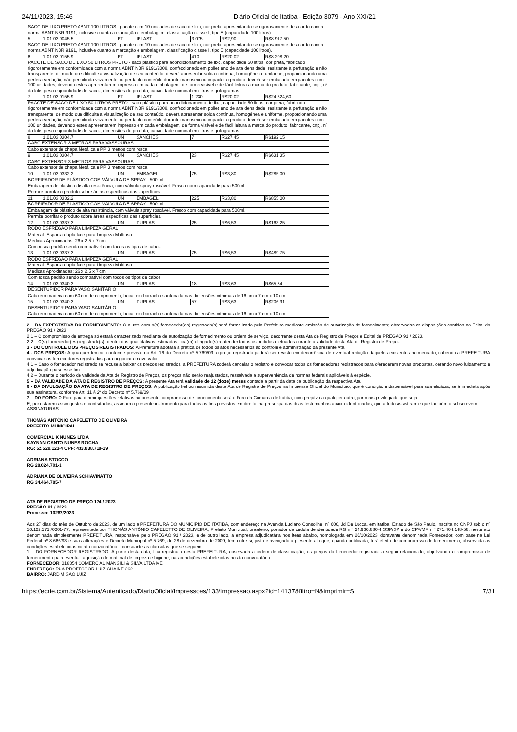24/11/2023, 15:46 Diário Oficial de Itatiba - Edição 3079 - Ano XXI/21
| SACO DE LIXO PRETO ABNT 100 LITROS - pacote com 10 unidades de saco de lixo, cor preto, apresentando-se rigorosamente de acordo com a norma ABNT NBR 9191, inclusive quanto a marcação e embalagem. classificação classe I, tipo E (capacidade 100 litros). | | | | | | |
| 5 | 1.01.03.0045.5 | PT | IPLAST | 3.075 | R$2,90 | R$8.917,50 |
| SACO DE LIXO PRETO ABNT 100 LITROS - pacote com 10 unidades de saco de lixo, cor preto, apresentando-se rigorosamente de acordo com a norma ABNT NBR 9191, inclusive quanto a marcação e embalagem. classificação classe I, tipo E (capacidade 100 litros). | | | | | | |
| 6 | 1.01.03.0155.9 | PT | IPLAST | 410 | R$20,02 | R$8.208,20 |
| PACOTE DE SACO DE LIXO 50 LITROS PRETO - saco plástico para acondicionamento de lixo, capacidade 50 litros, cor preta, fabricado rigorosamente em conformidade com a norma ABNT NBR 9191/2008, confeccionado em polietileno de alta densidade, resistente à perfuração e não transparente, de modo que dificulte a visualização de seu conteúdo. deverá apresentar solda contínua, homogênea e uniforme, proporcionando uma perfeita vedação, não permitindo vazamento ou perda do conteúdo durante manuseio ou impacto. o produto deverá ser embalado em pacotes com 100 unidades, devendo estes apresentarem impresso em cada embalagem, de forma visível e de fácil leitura a marca do produto, fabricante, cnpj, nº do lote, peso e quantidade de sacos, dimensões do produto, capacidade nominal em litros e quilogramas. | | | | | | |
| 7 | 1.01.03.0155.9 | PT | IPLAST | 1.230 | R$20,02 | R$24.624,60 |
| PACOTE DE SACO DE LIXO 50 LITROS PRETO - saco plástico para acondicionamento de lixo, capacidade 50 litros, cor preta, fabricado rigorosamente em conformidade com a norma ABNT NBR 9191/2008, confeccionado em polietileno de alta densidade, resistente à perfuração e não transparente, de modo que dificulte a visualização de seu conteúdo. deverá apresentar solda contínua, homogênea e uniforme, proporcionando uma perfeita vedação, não permitindo vazamento ou perda do conteúdo durante manuseio ou impacto. o produto deverá ser embalado em pacotes com 100 unidades, devendo estes apresentarem impresso em cada embalagem, de forma visível e de fácil leitura a marca do produto, fabricante, cnpj, nº do lote, peso e quantidade de sacos, dimensões do produto, capacidade nominal em litros e quilogramas. | | | | | | |
| 8 | 1.01.03.0304.7 | UN | SANCHES | 7 | R$27,45 | R$192,15 |
| CABO EXTENSOR 3 METROS PARA VASSOURAS | | | | | | |
| Cabo extensor de chapa Metálica e PP 3 metros com rosca | | | | | | |
| 9 | 1.01.03.0304.7 | UN | SANCHES | 23 | R$27,45 | R$631,35 |
| CABO EXTENSOR 3 METROS PARA VASSOURAS | | | | | | |
| Cabo extensor de chapa Metálica e PP 3 metros com rosca | | | | | | |
| 10 | 1.01.03.0332.2 | UN | EMBAGEL | 75 | R$3,80 | R$285,00 |
| BORRIFADOR DE PLÁSTICO COM VÁLVULA DE SPRAY - 500 ml | | | | | | |
| Embalagem de plástico de alta resistência, com válvula spray roscável. Frasco com capacidade para 500ml. | | | | | | |
| Permite borrifar o produto sobre áreas específicas das superfícies. | | | | | | |
| 11 | 1.01.03.0332.2 | UN | EMBAGEL | 225 | R$3,80 | R$855,00 |
| BORRIFADOR DE PLÁSTICO COM VÁLVULA DE SPRAY - 500 ml | | | | | | |
| Embalagem de plástico de alta resistência, com válvula spray roscável. Frasco com capacidade para 500ml. | | | | | | |
| Permite borrifar o produto sobre áreas específicas das superfícies. | | | | | | |
| 12 | 1.01.03.0337.3 | UN | DUPLAS | 25 | R$6,53 | R$163,25 |
| RODO ESFREGÃO PARA LIMPEZA GERAL | | | | | | |
| Material: Esponja dupla face para Limpeza Multiuso | | | | | | |
| Medidas Aproximadas: 26 x 2,5 x 7 cm | | | | | | |
| Com rosca padrão sendo compatível com todos os tipos de cabos. | | | | | | |
| 13 | 1.01.03.0337.3 | UN | DUPLAS | 75 | R$6,53 | R$489,75 |
| RODO ESFREGÃO PARA LIMPEZA GERAL | | | | | | |
| Material: Esponja dupla face para Limpeza Multiuso | | | | | | |
| Medidas Aproximadas: 26 x 2,5 x 7 cm | | | | | | |
| Com rosca padrão sendo compatível com todos os tipos de cabos. | | | | | | |
| 14 | 1.01.03.0340.3 | UN | DUPLAS | 18 | R$3,63 | R$65,34 |
| DESENTUPIDOR PARA VASO SANITÁRIO | | | | | | |
| Cabo em madeira com 60 cm de comprimento, bocal em borracha sanfonada nas dimensões mínimas de 16 cm x 7 cm x 10 cm. | | | | | | |
| 15 | 1.01.03.0340.3 | UN | DUPLAS | 57 | R$3,63 | R$206,91 |
| DESENTUPIDOR PARA VASO SANITÁRIO | | | | | | |
| Cabo em madeira com 60 cm de comprimento, bocal em borracha sanfonada nas dimensões mínimas de 16 cm x 7 cm x 10 cm. | | | | | | |
2 – DA EXPECTATIVA DO FORNECIMENTO: O ajuste com o(s) fornecedor(es) registrado(s) será formalizado pela Prefeitura mediante emissão de autorização de fornecimento; observadas as disposições contidas no Edital do PREGÃO 91 / 2023.
2.1 – O compromisso de entrega só estará caracterizado mediante de autorização de fornecimento ou ordem de serviço, decorrente desta Ata de Registro de Preços e Edital de PREGÃO 91 / 2023.
2.2 – O(s) fornecedor(es) registrado(s), dentro dos quantitativos estimados, fica(m) obrigado(s) a atender todos os pedidos efetuados durante a validade desta Ata de Registro de Preços.
3 - DO CONTROLE DOS PREÇOS REGISTRADOS: A Prefeitura adotará a prática de todos os atos necessários ao controle e administração da presente Ata.
4 - DOS PREÇOS: A qualquer tempo, conforme previsto no Art. 16 do Decreto nº 5.769/09, o preço registrado poderá ser revisto em decorrência de eventual redução daqueles existentes no mercado, cabendo a PREFEITURA convocar os fornecedores registrados para negociar o novo valor.
4.1 – Caso o fornecedor registrado se recuse a baixar os preços registrados, a PREFEITURA poderá cancelar o registro e convocar todos os fornecedores registrados para oferecerem novas propostas, gerando novo julgamento e adjudicação para esse fim.
4.2 – Durante o período de validade da Ata de Registro de Preços, os preços não serão reajustados, ressalvada a superveniência de normas federais aplicáveis à espécie.
5 – DA VALIDADE DA ATA DE REGISTRO DE PREÇOS: A presente Ata terá validade de 12 (doze) meses contada a partir da data da publicação da respectiva Ata.
6 - DA DIVULGAÇÃO DA ATA DE REGISTRO DE PREÇOS: A publicação fiel ou resumida desta Ata de Registro de Preços na Imprensa Oficial do Município, que é condição indispensável para sua eficácia, será imediata após sua assinatura, conforme Art. 11 § 2º do Decreto nº 5.769/09
7 – DO FORO: O Foro para dirimir questões relativas ao presente compromisso de fornecimento será o Foro da Comarca de Itatiba, com prejuízo a qualquer outro, por mais privilegiado que seja.
E, por estarem assim justos e contratados, assinam o presente instrumento para todos os fins previstos em direito, na presença das duas testemunhas abaixo identificadas, que a tudo assistiram e que também o subscrevem.
ASSINATURAS
THOMÁS ANTÔNIO CAPELETTO DE OLIVEIRA
PREFEITO MUNICIPAL
COMERCIAL K NUNES LTDA
KAYNAN CANTO NUNES ROCHA
RG: 52.529.123-4 CPF: 433.838.718-19
ADRIANA STOCCO
RG 28.024.701-1
ADRIANA DE OLIVEIRA SCHIAVINATTO
RG 34.464.785-7
ATA DE REGISTRO DE PREÇO 174 / 2023
PREGÃO 91 / 2023
Processo: 10287/2023
Aos 27 dias do mês de Outubro de 2023, de um lado a PREFEITURA DO MUNICÍPIO DE ITATIBA, com endereço na Avenida Luciano Consoline, nº 600, Jd De Lucca, em Itatiba, Estado de São Paulo, inscrita no CNPJ sob o nº 50.122.571./0001-77, representada por THOMÁS ANTÔNIO CAPELETTO DE OLIVEIRA, Prefeito Municipal, brasileiro, portador da cédula de identidade RG n.º 24.966.880-4 SSP/SP e do CPF/MF n.º 271.404.148-58, neste ato denominada simplesmente PREFEITURA, responsável pelo PREGÃO 91 / 2023, e de outro lado, a empresa adjudicatária nos itens abaixo, homologada em 26/10/2023, doravante denominada Fornecedor, com base na Lei Federal nº 8.666/93 e suas alterações e Decreto Municipal nº 5.769, de 28 de dezembro de 2009, têm entre si, justo e avençado a presente ata que, quando publicada, terá efeito de compromisso de fornecimento, observada as condições estabelecidas no ato convocatório e consoante as cláusulas que se seguem:
1 – DO FORNECEDOR REGISTRADO: A partir desta data, fica registrado nesta PREFEITURA, observada a ordem de classificação, os preços do fornecedor registrado a seguir relacionado, objetivando o compromisso de fornecimento para eventual aquisição de material de limpeza e higiene, nas condições estabelecidas no ato convocatório.
FORNECEDOR: 018354 COMERCIAL MANGILI & SILVA LTDA ME
ENDEREÇO: RUA PROFESSOR LUIZ CHAINE 262
BAIRRO: JARDIM SÃO LUIZ
https://ecrie.com.br/Sistema/Autenticado/DiarioOficial/Impressoes/133/Impressao.aspx?id=14137&filtro=N&imprimir=S 7/31